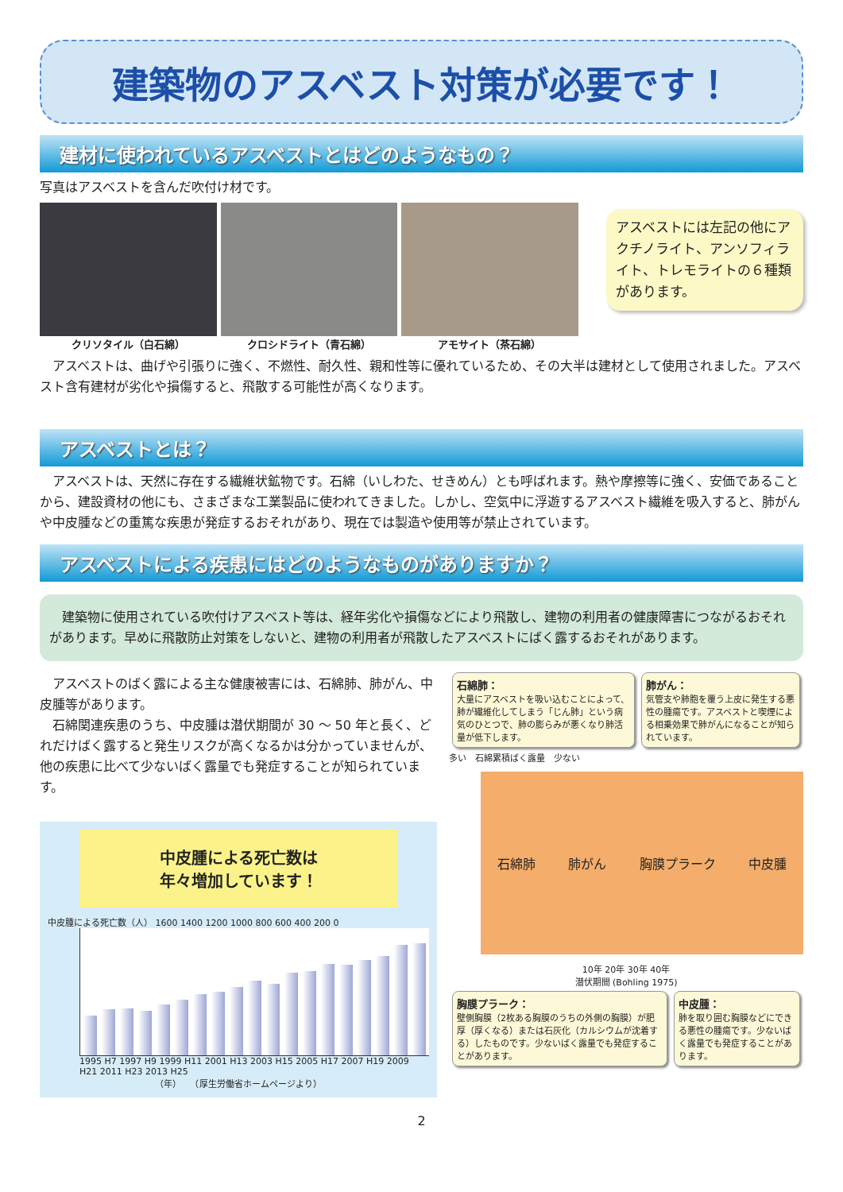建築物のアスベスト対策が必要です！
建材に使われているアスベストとはどのようなもの？
写真はアスベストを含んだ吹付け材です。
クリソタイル（白石綿） クロシドライト（青石綿） アモサイト（茶石綿）
アスベストには左記の他にアクチノライト、アンソフィライト、トレモライトの６種類があります。
　アスベストは、曲げや引張りに強く、不燃性、耐久性、親和性等に優れているため、その大半は建材として使用されました。アスベスト含有建材が劣化や損傷すると、飛散する可能性が高くなります。
アスベストとは？
　アスベストは、天然に存在する繊維状鉱物です。石綿（いしわた、せきめん）とも呼ばれます。熱や摩擦等に強く、安価であることから、建設資材の他にも、さまざまな工業製品に使われてきました。しかし、空気中に浮遊するアスベスト繊維を吸入すると、肺がんや中皮腫などの重篤な疾患が発症するおそれがあり、現在では製造や使用等が禁止されています。
アスベストによる疾患にはどのようなものがありますか？
　建築物に使用されている吹付けアスベスト等は、経年劣化や損傷などにより飛散し、建物の利用者の健康障害につながるおそれがあります。早めに飛散防止対策をしないと、建物の利用者が飛散したアスベストにばく露するおそれがあります。
　アスベストのばく露による主な健康被害には、石綿肺、肺がん、中皮腫等があります。
　石綿関連疾患のうち、中皮腫は潜伏期間が 30 ～ 50 年と長く、どれだけばく露すると発生リスクが高くなるかは分かっていませんが、他の疾患に比べて少ないばく露量でも発症することが知られています。
中皮腫による死亡数は
年々増加しています！
中皮腫による死亡数（人） 1600 1400 1200 1000 800 600 400 200 0
1995 H7 1997 H9 1999 H11 2001 H13 2003 H15 2005 H17 2007 H19 2009 H21 2011 H23 2013 H25
（年）　　（厚生労働省ホームページより）
石綿肺：
大量にアスベストを吸い込むことによって、肺が繊維化してしまう「じん肺」という病気のひとつで、肺の膨らみが悪くなり肺活量が低下します。
肺がん：
気管支や肺胞を覆う上皮に発生する悪性の腫瘍です。アスベストと喫煙による相乗効果で肺がんになることが知られています。
多い　石綿累積ばく露量　少ない
石綿肺 肺がん 胸膜プラーク 中皮腫
10年 20年 30年 40年
潜伏期間 (Bohling 1975)
胸膜プラーク：
壁側胸膜（2枚ある胸膜のうちの外側の胸膜）が肥厚（厚くなる）または石灰化（カルシウムが沈着する）したものです。少ないばく露量でも発症することがあります。
中皮腫：
肺を取り囲む胸膜などにできる悪性の腫瘍です。少ないばく露量でも発症することがあります。
2